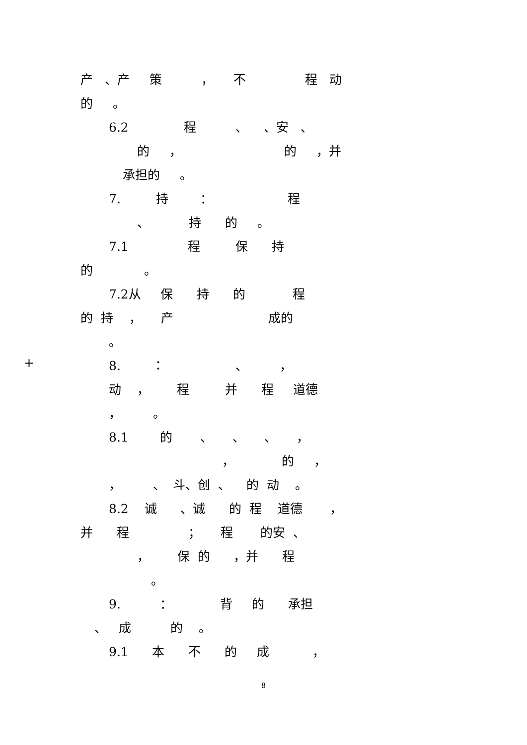产 、产 策 ， 不 程 动
的 。
6.2 程 、 、安 、
的 ， 的 ，并
承担的 。
7. 持 ： 程
、 持 的 。
7.1 程 保 持
的 。
7.2从 保 持 的 程
的 持 ， 产 成的
。
+
8. ： 、 ，
动 ， 程 并 程 道德
， 。
8.1 的 、 、 、 ，
， 的 ，
， 、 斗、创 、 的 动 。
8.2 诚 、诚 的 程 道德 ，
并 程 ； 程 的安 、
， 保 的 ，并 程
。
9. ： 背 的 承担
、 成 的 。
9.1 本 不 的 成 ，
8